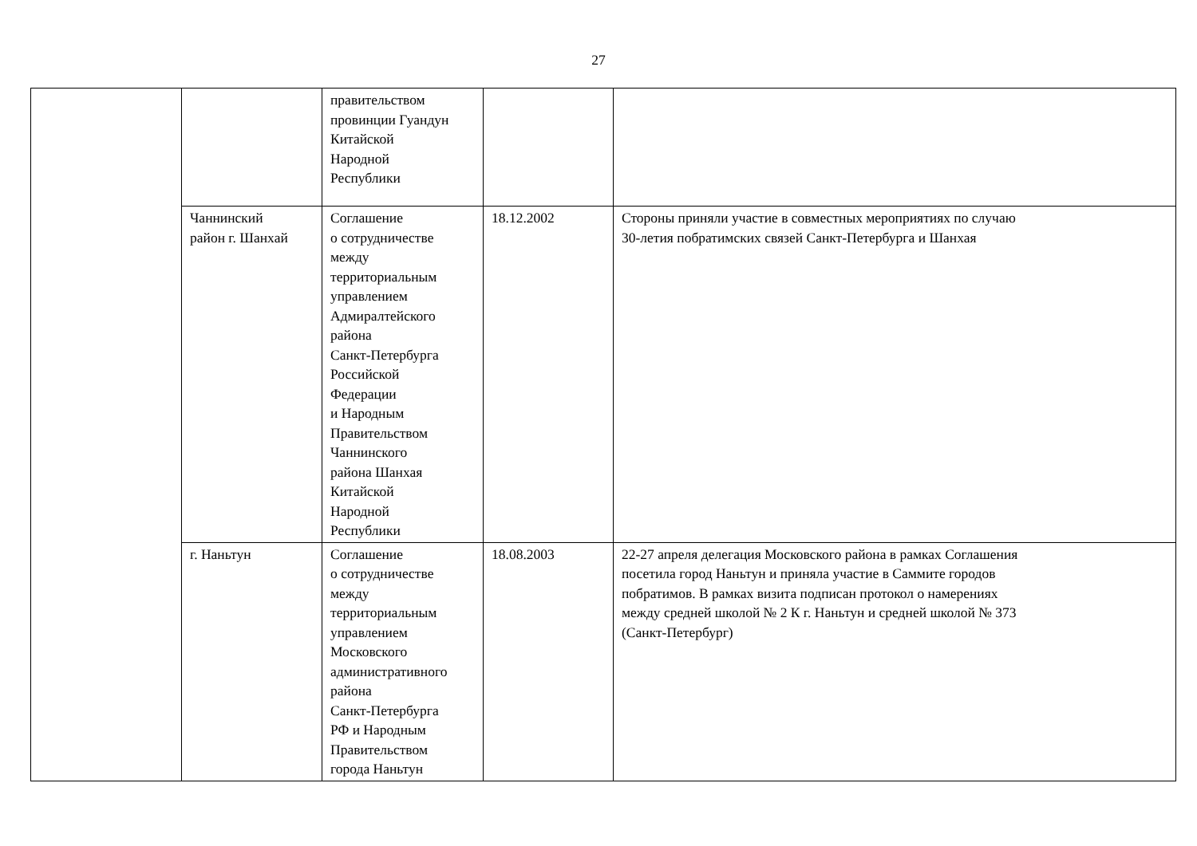27
| | | правительством провинции Гуандун Китайской Народной Республики | | |
| | Чаннинский район г. Шанхай | Соглашение о сотрудничестве между территориальным управлением Адмиралтейского района Санкт-Петербурга Российской Федерации и Народным Правительством Чаннинского района Шанхая Китайской Народной Республики | 18.12.2002 | Стороны приняли участие в совместных мероприятиях по случаю 30-летия побратимских связей Санкт-Петербурга и Шанхая |
| | г. Наньтун | Соглашение о сотрудничестве между территориальным управлением Московского административного района Санкт-Петербурга РФ и Народным Правительством города Наньтун | 18.08.2003 | 22-27 апреля делегация Московского района в рамках Соглашения посетила город Наньтун и приняла участие в Саммите городов побратимов. В рамках визита подписан протокол о намерениях между средней школой № 2 К г. Наньтун и средней школой № 373 (Санкт-Петербург) |